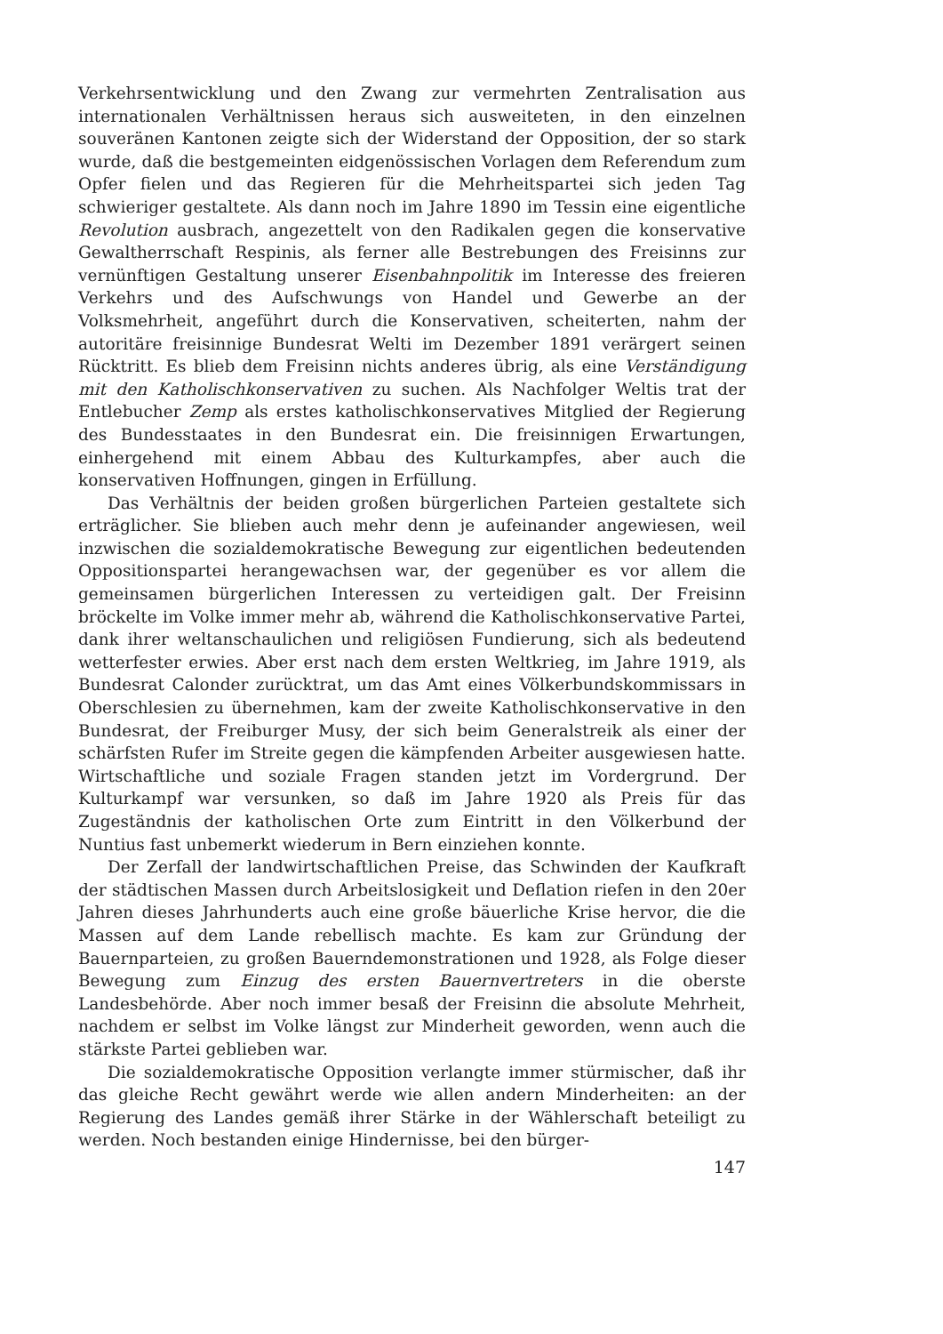Verkehrsentwicklung und den Zwang zur vermehrten Zentralisation aus internationalen Verhältnissen heraus sich ausweiteten, in den einzelnen souveränen Kantonen zeigte sich der Widerstand der Opposition, der so stark wurde, daß die bestgemeinten eidgenössischen Vorlagen dem Referendum zum Opfer fielen und das Regieren für die Mehrheitspartei sich jeden Tag schwieriger gestaltete. Als dann noch im Jahre 1890 im Tessin eine eigentliche Revolution ausbrach, angezettelt von den Radikalen gegen die konservative Gewaltherrschaft Respinis, als ferner alle Bestrebungen des Freisinns zur vernünftigen Gestaltung unserer Eisenbahnpolitik im Interesse des freieren Verkehrs und des Aufschwungs von Handel und Gewerbe an der Volksmehrheit, angeführt durch die Konservativen, scheiterten, nahm der autoritäre freisinnige Bundesrat Welti im Dezember 1891 verärgert seinen Rücktritt. Es blieb dem Freisinn nichts anderes übrig, als eine Verständigung mit den Katholischkonservativen zu suchen. Als Nachfolger Weltis trat der Entlebucher Zemp als erstes katholischkonservatives Mitglied der Regierung des Bundesstaates in den Bundesrat ein. Die freisinnigen Erwartungen, einhergehend mit einem Abbau des Kulturkampfes, aber auch die konservativen Hoffnungen, gingen in Erfüllung.
Das Verhältnis der beiden großen bürgerlichen Parteien gestaltete sich erträglicher. Sie blieben auch mehr denn je aufeinander angewiesen, weil inzwischen die sozialdemokratische Bewegung zur eigentlichen bedeutenden Oppositionspartei herangewachsen war, der gegenüber es vor allem die gemeinsamen bürgerlichen Interessen zu verteidigen galt. Der Freisinn bröckelte im Volke immer mehr ab, während die Katholischkonservative Partei, dank ihrer weltanschaulichen und religiösen Fundierung, sich als bedeutend wetterfester erwies. Aber erst nach dem ersten Weltkrieg, im Jahre 1919, als Bundesrat Calonder zurücktrat, um das Amt eines Völkerbundskommissars in Oberschlesien zu übernehmen, kam der zweite Katholischkonservative in den Bundesrat, der Freiburger Musy, der sich beim Generalstreik als einer der schärfsten Rufer im Streite gegen die kämpfenden Arbeiter ausgewiesen hatte. Wirtschaftliche und soziale Fragen standen jetzt im Vordergrund. Der Kulturkampf war versunken, so daß im Jahre 1920 als Preis für das Zugeständnis der katholischen Orte zum Eintritt in den Völkerbund der Nuntius fast unbemerkt wiederum in Bern einziehen konnte.
Der Zerfall der landwirtschaftlichen Preise, das Schwinden der Kaufkraft der städtischen Massen durch Arbeitslosigkeit und Deflation riefen in den 20er Jahren dieses Jahrhunderts auch eine große bäuerliche Krise hervor, die die Massen auf dem Lande rebellisch machte. Es kam zur Gründung der Bauernparteien, zu großen Bauerndemonstrationen und 1928, als Folge dieser Bewegung zum Einzug des ersten Bauernvertreters in die oberste Landesbehörde. Aber noch immer besaß der Freisinn die absolute Mehrheit, nachdem er selbst im Volke längst zur Minderheit geworden, wenn auch die stärkste Partei geblieben war.
Die sozialdemokratische Opposition verlangte immer stürmischer, daß ihr das gleiche Recht gewährt werde wie allen andern Minderheiten: an der Regierung des Landes gemäß ihrer Stärke in der Wählerschaft beteiligt zu werden. Noch bestanden einige Hindernisse, bei den bürger-
147